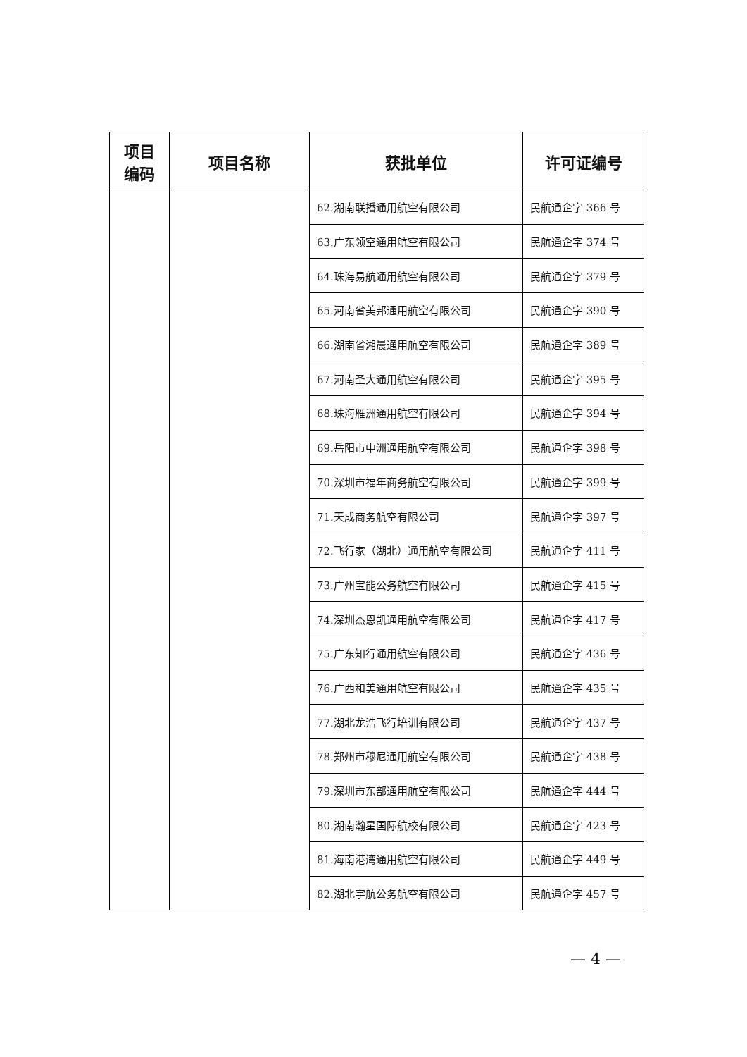| 项目 编码 | 项目名称 | 获批单位 | 许可证编号 |
| --- | --- | --- | --- |
| | | 62.湖南联播通用航空有限公司 | 民航通企字 366 号 |
| | | 63.广东领空通用航空有限公司 | 民航通企字 374 号 |
| | | 64.珠海易航通用航空有限公司 | 民航通企字 379 号 |
| | | 65.河南省美邦通用航空有限公司 | 民航通企字 390 号 |
| | | 66.湖南省湘晨通用航空有限公司 | 民航通企字 389 号 |
| | | 67.河南圣大通用航空有限公司 | 民航通企字 395 号 |
| | | 68.珠海雁洲通用航空有限公司 | 民航通企字 394 号 |
| | | 69.岳阳市中洲通用航空有限公司 | 民航通企字 398 号 |
| | | 70.深圳市福年商务航空有限公司 | 民航通企字 399 号 |
| | | 71.天成商务航空有限公司 | 民航通企字 397 号 |
| | | 72.飞行家（湖北）通用航空有限公司 | 民航通企字 411 号 |
| | | 73.广州宝能公务航空有限公司 | 民航通企字 415 号 |
| | | 74.深圳杰恩凯通用航空有限公司 | 民航通企字 417 号 |
| | | 75.广东知行通用航空有限公司 | 民航通企字 436 号 |
| | | 76.广西和美通用航空有限公司 | 民航通企字 435 号 |
| | | 77.湖北龙浩飞行培训有限公司 | 民航通企字 437 号 |
| | | 78.郑州市穆尼通用航空有限公司 | 民航通企字 438 号 |
| | | 79.深圳市东部通用航空有限公司 | 民航通企字 444 号 |
| | | 80.湖南瀚星国际航校有限公司 | 民航通企字 423 号 |
| | | 81.海南港湾通用航空有限公司 | 民航通企字 449 号 |
| | | 82.湖北宇航公务航空有限公司 | 民航通企字 457 号 |
— 4 —